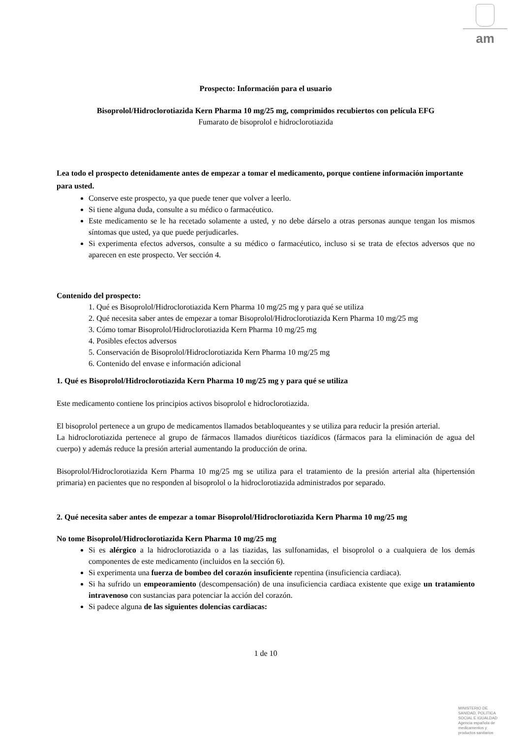am
Prospecto: Información para el usuario
Bisoprolol/Hidroclorotiazida Kern Pharma 10 mg/25 mg, comprimidos recubiertos con película EFG
Fumarato de bisoprolol e hidroclorotiazida
Lea todo el prospecto detenidamente antes de empezar a tomar el medicamento, porque contiene información importante para usted.
Conserve este prospecto, ya que puede tener que volver a leerlo.
Si tiene alguna duda, consulte a su médico o farmacéutico.
Este medicamento se le ha recetado solamente a usted, y no debe dárselo a otras personas aunque tengan los mismos síntomas que usted, ya que puede perjudicarles.
Si experimenta efectos adversos, consulte a su médico o farmacéutico, incluso si se trata de efectos adversos que no aparecen en este prospecto. Ver sección 4.
Contenido del prospecto:
1. Qué es Bisoprolol/Hidroclorotiazida Kern Pharma 10 mg/25 mg y para qué se utiliza
2. Qué necesita saber antes de empezar a tomar Bisoprolol/Hidroclorotiazida Kern Pharma 10 mg/25 mg
3. Cómo tomar Bisoprolol/Hidroclorotiazida Kern Pharma 10 mg/25 mg
4. Posibles efectos adversos
5. Conservación de Bisoprolol/Hidroclorotiazida Kern Pharma 10 mg/25 mg
6. Contenido del envase e información adicional
1. Qué es Bisoprolol/Hidroclorotiazida Kern Pharma 10 mg/25 mg y para qué se utiliza
Este medicamento contiene los principios activos bisoprolol e hidroclorotiazida.
El bisoprolol pertenece a un grupo de medicamentos llamados betabloqueantes y se utiliza para reducir la presión arterial.
La hidroclorotiazida pertenece al grupo de fármacos llamados diuréticos tiazídicos (fármacos para la eliminación de agua del cuerpo) y además reduce la presión arterial aumentando la producción de orina.
Bisoprolol/Hidroclorotiazida Kern Pharma 10 mg/25 mg se utiliza para el tratamiento de la presión arterial alta (hipertensión primaria) en pacientes que no responden al bisoprolol o la hidroclorotiazida administrados por separado.
2. Qué necesita saber antes de empezar a tomar Bisoprolol/Hidroclorotiazida Kern Pharma 10 mg/25 mg
No tome Bisoprolol/Hidroclorotiazida Kern Pharma 10 mg/25 mg
Si es alérgico a la hidroclorotiazida o a las tiazidas, las sulfonamidas, el bisoprolol o a cualquiera de los demás componentes de este medicamento (incluidos en la sección 6).
Si experimenta una fuerza de bombeo del corazón insuficiente repentina (insuficiencia cardiaca).
Si ha sufrido un empeoramiento (descompensación) de una insuficiencia cardiaca existente que exige un tratamiento intravenoso con sustancias para potenciar la acción del corazón.
Si padece alguna de las siguientes dolencias cardiacas:
1 de 10
MINISTERIO DE
SANIDAD, POLITICA
SOCIAL E IGUALDAD
Agencia española de
medicamentos y
productos sanitarios